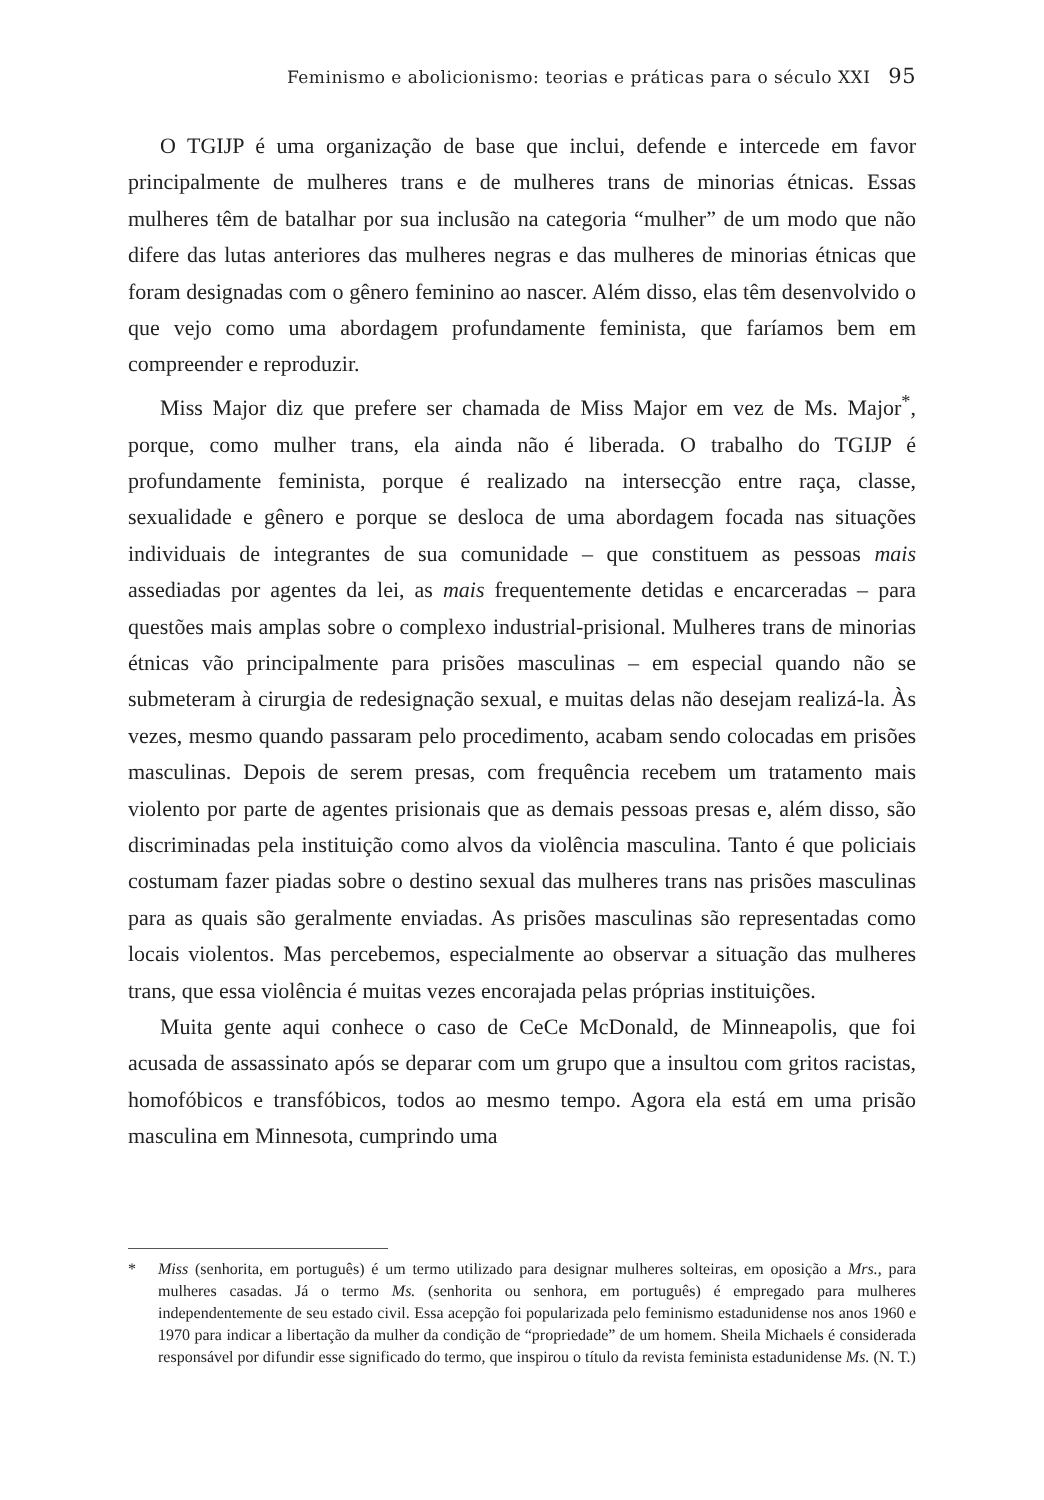Feminismo e abolicionismo: teorias e práticas para o século XXI 95
O TGIJP é uma organização de base que inclui, defende e intercede em favor principalmente de mulheres trans e de mulheres trans de minorias étnicas. Essas mulheres têm de batalhar por sua inclusão na categoria “mulher” de um modo que não difere das lutas anteriores das mulheres negras e das mulheres de minorias étnicas que foram designadas com o gênero feminino ao nascer. Além disso, elas têm desenvolvido o que vejo como uma abordagem profundamente feminista, que faríamos bem em compreender e reproduzir.
Miss Major diz que prefere ser chamada de Miss Major em vez de Ms. Major<sup>*</sup>, porque, como mulher trans, ela ainda não é liberada. O trabalho do TGIJP é profundamente feminista, porque é realizado na intersecção entre raça, classe, sexualidade e gênero e porque se desloca de uma abordagem focada nas situações individuais de integrantes de sua comunidade – que constituem as pessoas mais assediadas por agentes da lei, as mais frequentemente detidas e encarceradas – para questões mais amplas sobre o complexo industrial-prisional. Mulheres trans de minorias étnicas vão principalmente para prisões masculinas – em especial quando não se submeteram à cirurgia de redesignação sexual, e muitas delas não desejam realizá-la. Às vezes, mesmo quando passaram pelo procedimento, acabam sendo colocadas em prisões masculinas. Depois de serem presas, com frequência recebem um tratamento mais violento por parte de agentes prisionais que as demais pessoas presas e, além disso, são discriminadas pela instituição como alvos da violência masculina. Tanto é que policiais costumam fazer piadas sobre o destino sexual das mulheres trans nas prisões masculinas para as quais são geralmente enviadas. As prisões masculinas são representadas como locais violentos. Mas percebemos, especialmente ao observar a situação das mulheres trans, que essa violência é muitas vezes encorajada pelas próprias instituições.
Muita gente aqui conhece o caso de CeCe McDonald, de Minneapolis, que foi acusada de assassinato após se deparar com um grupo que a insultou com gritos racistas, homofóbicos e transfóbicos, todos ao mesmo tempo. Agora ela está em uma prisão masculina em Minnesota, cumprindo uma
* Miss (senhorita, em português) é um termo utilizado para designar mulheres solteiras, em oposição a Mrs., para mulheres casadas. Já o termo Ms. (senhorita ou senhora, em português) é empregado para mulheres independentemente de seu estado civil. Essa acepção foi popularizada pelo feminismo estadunidense nos anos 1960 e 1970 para indicar a libertação da mulher da condição de “propriedade” de um homem. Sheila Michaels é considerada responsável por difundir esse significado do termo, que inspirou o título da revista feminista estadunidense Ms. (N. T.)